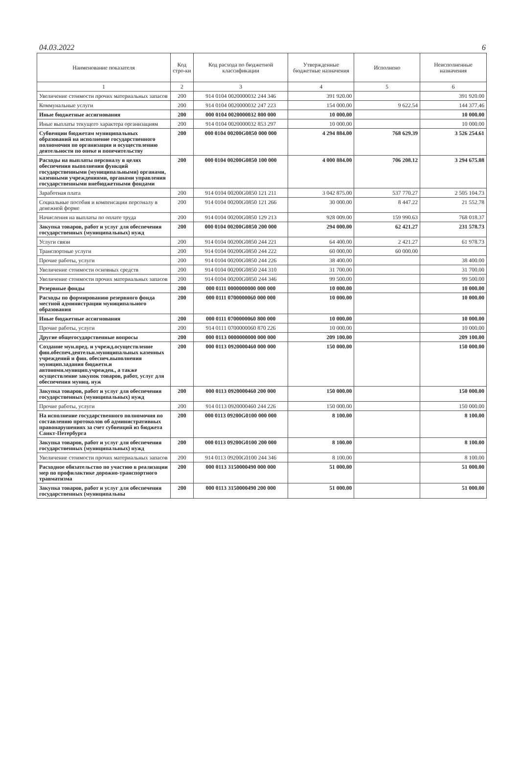04.03.2022 6
| Наименование показателя | Код стро-ки | Код расхода по бюджетной классификации | Утвержденные бюджетные назначения | Исполнено | Неисполненные назначения |
| --- | --- | --- | --- | --- | --- |
| 1 | 2 | 3 | 4 | 5 | 6 |
| Увеличение стоимости прочих материальных запасов | 200 | 914 0104 0020000032 244 346 | 391 920.00 | | 391 920.00 |
| Коммунальные услуги | 200 | 914 0104 0020000032 247 223 | 154 000.00 | 9 622.54 | 144 377.46 |
| Иные бюджетные ассигнования | 200 | 000 0104 0020000032 800 000 | 10 000.00 | | 10 000.00 |
| Иные выплаты текущего характера организациям | 200 | 914 0104 0020000032 853 297 | 10 000.00 | | 10 000.00 |
| Субвенции бюджетам муниципальных образований на исполнение государственного полномочия по организации и осуществлению деятельности по опеке и попечительству | 200 | 000 0104 00200G0850 000 000 | 4 294 884.00 | 768 629.39 | 3 526 254.61 |
| Расходы на выплаты персоналу в целях обеспечения выполнения функций государственными (муниципальными) органами, казенными учреждениями, органами управления государственными внебюджетными фондами | 200 | 000 0104 00200G0850 100 000 | 4 000 884.00 | 706 208.12 | 3 294 675.88 |
| Заработная плата | 200 | 914 0104 00200G0850 121 211 | 3 042 875.00 | 537 770.27 | 2 505 104.73 |
| Социальные пособия и компенсации персоналу в денежной форме | 200 | 914 0104 00200G0850 121 266 | 30 000.00 | 8 447.22 | 21 552.78 |
| Начисления на выплаты по оплате труда | 200 | 914 0104 00200G0850 129 213 | 928 009.00 | 159 990.63 | 768 018.37 |
| Закупка товаров, работ и услуг для обеспечения государственных (муниципальных) нужд | 200 | 000 0104 00200G0850 200 000 | 294 000.00 | 62 421.27 | 231 578.73 |
| Услуги связи | 200 | 914 0104 00200G0850 244 221 | 64 400.00 | 2 421.27 | 61 978.73 |
| Транспортные услуги | 200 | 914 0104 00200G0850 244 222 | 60 000.00 | 60 000.00 | |
| Прочие работы, услуги | 200 | 914 0104 00200G0850 244 226 | 38 400.00 | | 38 400.00 |
| Увеличение стоимости основных средств | 200 | 914 0104 00200G0850 244 310 | 31 700.00 | | 31 700.00 |
| Увеличение стоимости прочих материальных запасов | 200 | 914 0104 00200G0850 244 346 | 99 500.00 | | 99 500.00 |
| Резервные фонды | 200 | 000 0111 0000000000 000 000 | 10 000.00 | | 10 000.00 |
| Расходы по формированию резервного фонда местной администрации муниципального образования | 200 | 000 0111 0700000060 000 000 | 10 000.00 | | 10 000.00 |
| Иные бюджетные ассигнования | 200 | 000 0111 0700000060 800 000 | 10 000.00 | | 10 000.00 |
| Прочие работы, услуги | 200 | 914 0111 0700000060 870 226 | 10 000.00 | | 10 000.00 |
| Другие общегосударственные вопросы | 200 | 000 0113 0000000000 000 000 | 209 100.00 | | 209 100.00 |
| Создание мун.пред. и учрежд.осуществление фин.обеспеч.деятельн.муниципальных казенных учреждений и фин. обеспеч.выполнения муницип.задания бюджетн.и автономн.муницип.учрежден., а также осуществление закупок товаров, работ, услуг для обеспечения муниц. нуж | 200 | 000 0113 0920000460 000 000 | 150 000.00 | | 150 000.00 |
| Закупка товаров, работ и услуг для обеспечения государственных (муниципальных) нужд | 200 | 000 0113 0920000460 200 000 | 150 000.00 | | 150 000.00 |
| Прочие работы, услуги | 200 | 914 0113 0920000460 244 226 | 150 000.00 | | 150 000.00 |
| На исполнение государственного полномочия по составлению протоколов об административных правонарушениях за счет субвенций из бюджета Санкт-Петербурга | 200 | 000 0113 09200G0100 000 000 | 8 100.00 | | 8 100.00 |
| Закупка товаров, работ и услуг для обеспечения государственных (муниципальных) нужд | 200 | 000 0113 09200G0100 200 000 | 8 100.00 | | 8 100.00 |
| Увеличение стоимости прочих материальных запасов | 200 | 914 0113 09200G0100 244 346 | 8 100.00 | | 8 100.00 |
| Расходное обязательство по участию в реализации мер по профилактике дорожно-транспортного травматизма | 200 | 000 0113 3150000490 000 000 | 51 000.00 | | 51 000.00 |
| Закупка товаров, работ и услуг для обеспечения государственных (муниципальны | 200 | 000 0113 3150000490 200 000 | 51 000.00 | | 51 000.00 |